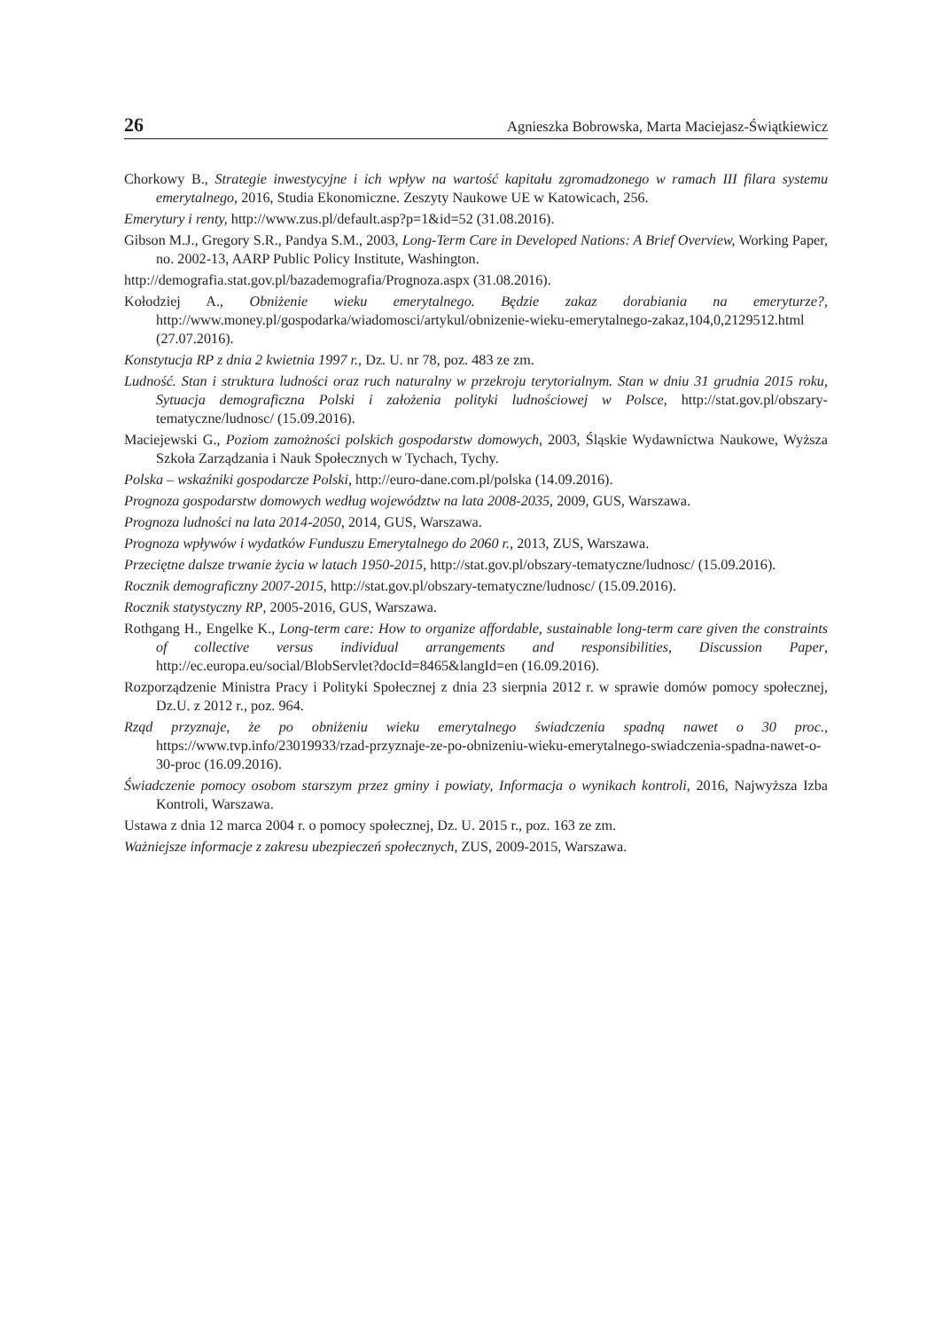26 Agnieszka Bobrowska, Marta Maciejasz-Świątkiewicz
Chorkowy B., Strategie inwestycyjne i ich wpływ na wartość kapitału zgromadzonego w ramach III filara systemu emerytalnego, 2016, Studia Ekonomiczne. Zeszyty Naukowe UE w Katowicach, 256.
Emerytury i renty, http://www.zus.pl/default.asp?p=1&id=52 (31.08.2016).
Gibson M.J., Gregory S.R., Pandya S.M., 2003, Long-Term Care in Developed Nations: A Brief Overview, Working Paper, no. 2002-13, AARP Public Policy Institute, Washington.
http://demografia.stat.gov.pl/bazademografia/Prognoza.aspx (31.08.2016).
Kołodziej A., Obniżenie wieku emerytalnego. Będzie zakaz dorabiania na emeryturze?, http://www.money.pl/gospodarka/wiadomosci/artykul/obnizenie-wieku-emerytalnego-zakaz,104,0,2129512.html (27.07.2016).
Konstytucja RP z dnia 2 kwietnia 1997 r., Dz. U. nr 78, poz. 483 ze zm.
Ludność. Stan i struktura ludności oraz ruch naturalny w przekroju terytorialnym. Stan w dniu 31 grudnia 2015 roku, Sytuacja demograficzna Polski i założenia polityki ludnościowej w Polsce, http://stat.gov.pl/obszary-tematyczne/ludnosc/ (15.09.2016).
Maciejewski G., Poziom zamożności polskich gospodarstw domowych, 2003, Śląskie Wydawnictwa Naukowe, Wyższa Szkoła Zarządzania i Nauk Społecznych w Tychach, Tychy.
Polska – wskaźniki gospodarcze Polski, http://euro-dane.com.pl/polska (14.09.2016).
Prognoza gospodarstw domowych według województw na lata 2008-2035, 2009, GUS, Warszawa.
Prognoza ludności na lata 2014-2050, 2014, GUS, Warszawa.
Prognoza wpływów i wydatków Funduszu Emerytalnego do 2060 r., 2013, ZUS, Warszawa.
Przeciętne dalsze trwanie życia w latach 1950-2015, http://stat.gov.pl/obszary-tematyczne/ludnosc/ (15.09.2016).
Rocznik demograficzny 2007-2015, http://stat.gov.pl/obszary-tematyczne/ludnosc/ (15.09.2016).
Rocznik statystyczny RP, 2005-2016, GUS, Warszawa.
Rothgang H., Engelke K., Long-term care: How to organize affordable, sustainable long-term care given the constraints of collective versus individual arrangements and responsibilities, Discussion Paper, http://ec.europa.eu/social/BlobServlet?docId=8465&langId=en (16.09.2016).
Rozporządzenie Ministra Pracy i Polityki Społecznej z dnia 23 sierpnia 2012 r. w sprawie domów pomocy społecznej, Dz.U. z 2012 r., poz. 964.
Rząd przyznaje, że po obniżeniu wieku emerytalnego świadczenia spadną nawet o 30 proc., https://www.tvp.info/23019933/rzad-przyznaje-ze-po-obnizeniu-wieku-emerytalnego-swiadczenia-spadna-nawet-o-30-proc (16.09.2016).
Świadczenie pomocy osobom starszym przez gminy i powiaty, Informacja o wynikach kontroli, 2016, Najwyższa Izba Kontroli, Warszawa.
Ustawa z dnia 12 marca 2004 r. o pomocy społecznej, Dz. U. 2015 r., poz. 163 ze zm.
Ważniejsze informacje z zakresu ubezpieczeń społecznych, ZUS, 2009-2015, Warszawa.